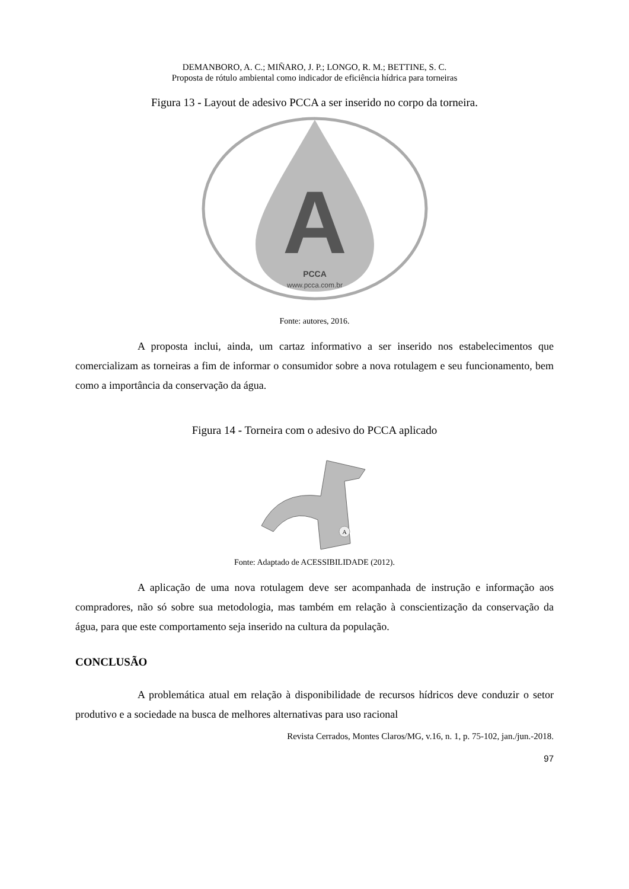DEMANBORO, A. C.; MIÑARO, J. P.; LONGO, R. M.; BETTINE, S. C.
Proposta de rótulo ambiental como indicador de eficiência hídrica para torneiras
Figura 13 - Layout de adesivo PCCA a ser inserido no corpo da torneira.
A
PCCA
www.pcca.com.br
Fonte: autores, 2016.
A proposta inclui, ainda, um cartaz informativo a ser inserido nos estabelecimentos que comercializam as torneiras a fim de informar o consumidor sobre a nova rotulagem e seu funcionamento, bem como a importância da conservação da água.
Figura 14 - Torneira com o adesivo do PCCA aplicado
A
Fonte: Adaptado de ACESSIBILIDADE (2012).
A aplicação de uma nova rotulagem deve ser acompanhada de instrução e informação aos compradores, não só sobre sua metodologia, mas também em relação à conscientização da conservação da água, para que este comportamento seja inserido na cultura da população.
CONCLUSÃO
A problemática atual em relação à disponibilidade de recursos hídricos deve conduzir o setor produtivo e a sociedade na busca de melhores alternativas para uso racional
Revista Cerrados, Montes Claros/MG, v.16, n. 1, p. 75-102, jan./jun.-2018.
97